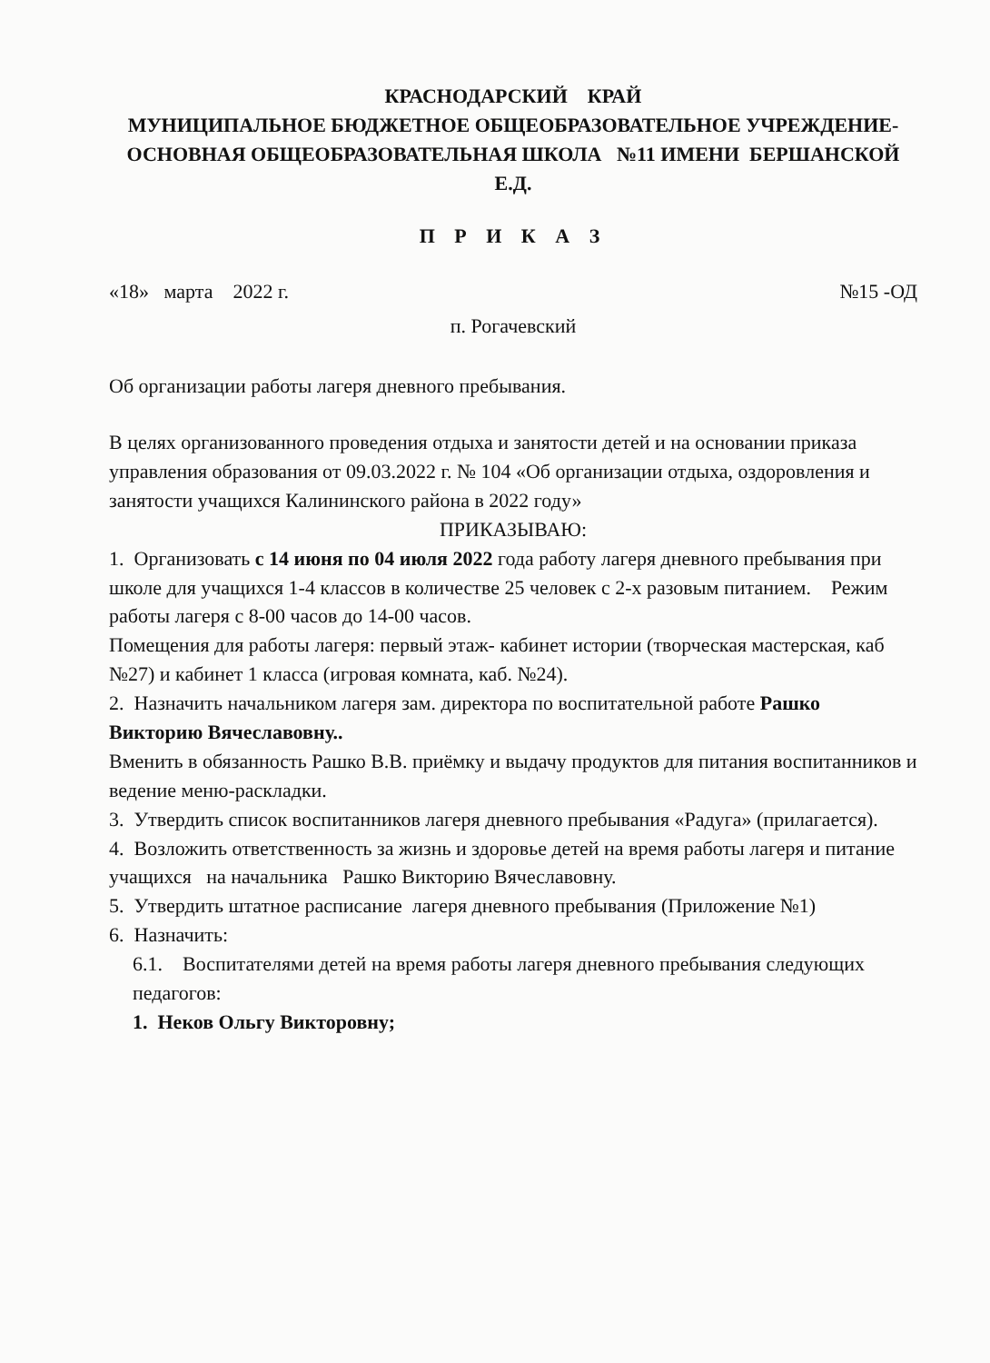КРАСНОДАРСКИЙ КРАЙ
МУНИЦИПАЛЬНОЕ БЮДЖЕТНОЕ ОБЩЕОБРАЗОВАТЕЛЬНОЕ УЧРЕЖДЕНИЕ-ОСНОВНАЯ ОБЩЕОБРАЗОВАТЕЛЬНАЯ ШКОЛА №11 ИМЕНИ БЕРШАНСКОЙ Е.Д.
П Р И К А З
«18» марта 2022 г. №15 -ОД
п. Рогачевский
Об организации работы лагеря дневного пребывания.
В целях организованного проведения отдыха и занятости детей и на основании приказа управления образования от 09.03.2022 г. № 104 «Об организации отдыха, оздоровления и занятости учащихся Калининского района в 2022 году»
ПРИКАЗЫВАЮ:
1. Организовать с 14 июня по 04 июля 2022 года работу лагеря дневного пребывания при школе для учащихся 1-4 классов в количестве 25 человек с 2-х разовым питанием. Режим работы лагеря с 8-00 часов до 14-00 часов.
Помещения для работы лагеря: первый этаж- кабинет истории (творческая мастерская, каб №27) и кабинет 1 класса (игровая комната, каб. №24).
2. Назначить начальником лагеря зам. директора по воспитательной работе Рашко Викторию Вячеславовну..
Вменить в обязанность Рашко В.В. приёмку и выдачу продуктов для питания воспитанников и ведение меню-раскладки.
3. Утвердить список воспитанников лагеря дневного пребывания «Радуга» (прилагается).
4. Возложить ответственность за жизнь и здоровье детей на время работы лагеря и питание учащихся на начальника Рашко Викторию Вячеславовну.
5. Утвердить штатное расписание лагеря дневного пребывания (Приложение №1)
6. Назначить:
6.1. Воспитателями детей на время работы лагеря дневного пребывания следующих педагогов:
1. Неков Ольгу Викторовну;